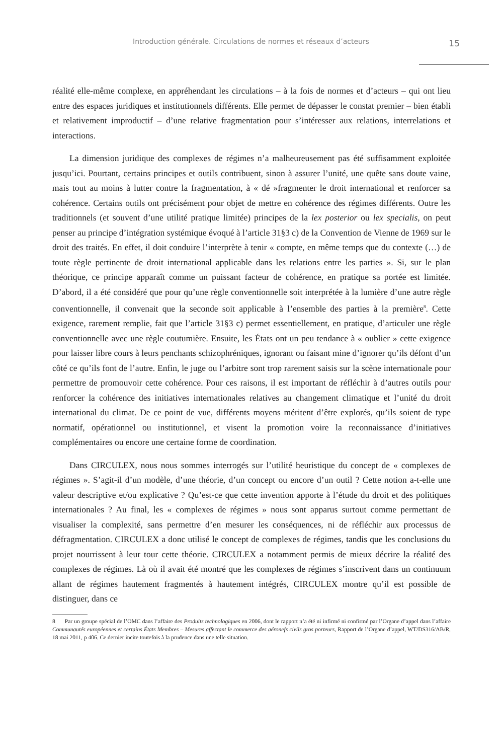Introduction générale. Circulations de normes et réseaux d’acteurs 15
réalité elle-même complexe, en appréhendant les circulations – à la fois de normes et d’acteurs – qui ont lieu entre des espaces juridiques et institutionnels différents. Elle permet de dépasser le constat premier – bien établi et relativement improductif – d’une relative fragmentation pour s’intéresser aux relations, interrelations et interactions.
La dimension juridique des complexes de régimes n’a malheureusement pas été suffisamment exploitée jusqu’ici. Pourtant, certains principes et outils contribuent, sinon à assurer l’unité, une quête sans doute vaine, mais tout au moins à lutter contre la fragmentation, à « dé »fragmenter le droit international et renforcer sa cohérence. Certains outils ont précisément pour objet de mettre en cohérence des régimes différents. Outre les traditionnels (et souvent d’une utilité pratique limitée) principes de la lex posterior ou lex specialis, on peut penser au principe d’intégration systémique évoqué à l’article 31§3 c) de la Convention de Vienne de 1969 sur le droit des traités. En effet, il doit conduire l’interprète à tenir « compte, en même temps que du contexte (…) de toute règle pertinente de droit international applicable dans les relations entre les parties ». Si, sur le plan théorique, ce principe apparaît comme un puissant facteur de cohérence, en pratique sa portée est limitée. D’abord, il a été considéré que pour qu’une règle conventionnelle soit interprétée à la lumière d’une autre règle conventionnelle, il convenait que la seconde soit applicable à l’ensemble des parties à la première<sup>8</sup>. Cette exigence, rarement remplie, fait que l’article 31§3 c) permet essentiellement, en pratique, d’articuler une règle conventionnelle avec une règle coutumière. Ensuite, les États ont un peu tendance à « oublier » cette exigence pour laisser libre cours à leurs penchants schizophréniques, ignorant ou faisant mine d’ignorer qu’ils défont d’un côté ce qu’ils font de l’autre. Enfin, le juge ou l’arbitre sont trop rarement saisis sur la scène internationale pour permettre de promouvoir cette cohérence. Pour ces raisons, il est important de réfléchir à d’autres outils pour renforcer la cohérence des initiatives internationales relatives au changement climatique et l’unité du droit international du climat. De ce point de vue, différents moyens méritent d’être explorés, qu’ils soient de type normatif, opérationnel ou institutionnel, et visent la promotion voire la reconnaissance d’initiatives complémentaires ou encore une certaine forme de coordination.
Dans CIRCULEX, nous nous sommes interrogés sur l’utilité heuristique du concept de « complexes de régimes ». S’agit-il d’un modèle, d’une théorie, d’un concept ou encore d’un outil ? Cette notion a-t-elle une valeur descriptive et/ou explicative ? Qu’est-ce que cette invention apporte à l’étude du droit et des politiques internationales ? Au final, les « complexes de régimes » nous sont apparus surtout comme permettant de visualiser la complexité, sans permettre d’en mesurer les conséquences, ni de réfléchir aux processus de défragmentation. CIRCULEX a donc utilisé le concept de complexes de régimes, tandis que les conclusions du projet nourrissent à leur tour cette théorie. CIRCULEX a notamment permis de mieux décrire la réalité des complexes de régimes. Là où il avait été montré que les complexes de régimes s’inscrivent dans un continuum allant de régimes hautement fragmentés à hautement intégrés, CIRCULEX montre qu’il est possible de distinguer, dans ce
8 Par un groupe spécial de l’OMC dans l’affaire des Produits technologiques en 2006, dont le rapport n’a été ni infirmé ni confirmé par l’Organe d’appel dans l’affaire Communautés européennes et certains États Membres – Mesures affectant le commerce des aéronefs civils gros porteurs, Rapport de l’Organe d’appel, WT/DS316/AB/R, 18 mai 2011, p 406. Ce dernier incite toutefois à la prudence dans une telle situation.